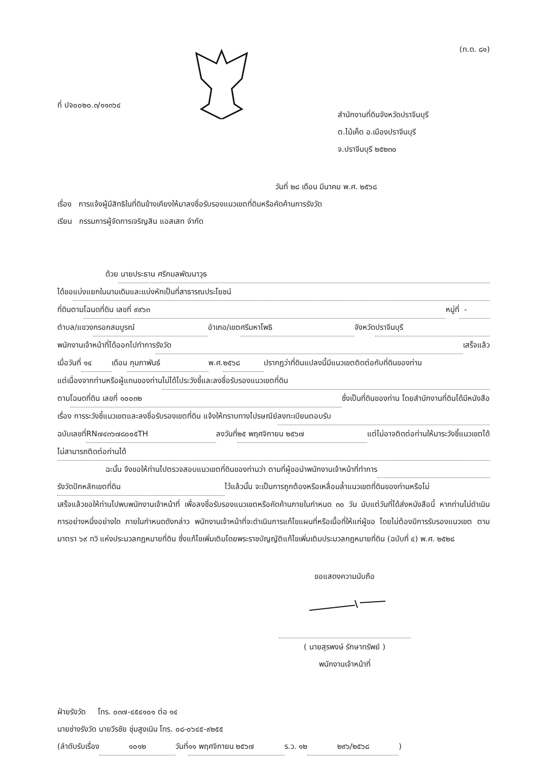ที่ ปจ๐๐๒๐.๓/๑๑๓๖๔
(ท.ด. ๘๑)
สำนักงานที่ดินจังหวัดปราจีนบุรี
ต.ไม้เค็ด อ.เมืองปราจีนบุรี
จ.ปราจีนบุรี ๒๕๒๓๐
วันที่ ๒๘ เดือน มีนาคม พ.ศ. ๒๕๖๘
เรื่อง การแจ้งผู้มีสิทธิในที่ดินข้างเคียงให้มาลงชื่อรับรองแนวเขตที่ดินหรือคัดค้านการรังวัด
เรียน กรรมการผู้จัดการเจริญสิน แอสเสท จำกัด
ด้วย นายประธาน ศรีกมลพัฒนาวุธ
ได้ขอ แบ่งแยกในนามเดิมและแบ่งหักเป็นที่สาธารณประโยชน์
ที่ดินตาม โฉนดที่ดิน เลขที่ ๙๙๖๓ หมู่ที่ -
ตำบล/แขวง กรอกสมบูรณ์ อำเภอ/เขต ศรีมหาโพธิ จังหวัด ปราจีนบุรี
พนักงานเจ้าหน้าที่ได้ออกไปทำการ รังวัด เสร็จแล้ว
เมื่อวันที่ ๑๔ เดือน กุมภาพันธ์ พ.ศ. ๒๕๖๘ ปรากฏว่าที่ดินแปลงนี้มีแนวเขตติดต่อกับที่ดินของท่าน
แต่เนื่องจากท่านหรือผู้แทนของท่าน ไม่ได้ไประวังชี้และลงชื่อรับรองแนวเขตที่ดิน
ตาม โฉนดที่ดิน เลขที่ ๑๐๐๓๒ ซึ่งเป็นที่ดินของท่าน โดยสำนักงานที่ดินได้มีหนังสือ
เรื่อง การระวังชี้แนวเขตและลงชื่อรับรองเขตที่ดิน แจ้งให้ทราบทางไปรษณีย์ ลงทะเบียนตอบรับ
ฉบับเลขที่ RN๗๔๓๖๗๘๐๐๕TH ลงวันที่ ๒๕ พฤศจิกายน ๒๕๖๗ แต่ไม่อาจติดต่อท่านให้มาระวังชี้แนวเขตได้
ไม่สามารถติดต่อท่านได้
ฉะนั้น จึงขอให้ท่านไปตรวจสอบแนวเขตที่ดินของท่านว่า ตามที่ผู้ขอนำพนักงานเจ้าหน้าที่ทำการ
รังวัดปักหลักเขตที่ดิน ไว้แล้วนั้น จะเป็นการถูกต้องหรือเหลื่อมล้ำแนวเขตที่ดินของท่านหรือไม่
เสร็จแล้วขอให้ท่านไปพบพนักงานเจ้าหน้าที่ เพื่อลงชื่อรับรองแนวเขตหรือคัดค้านภายในกำหนด ๓๐ วัน นับแต่วันที่ได้ส่งหนังสือนี้ หากท่านไม่ดำเนินการอย่างหนึ่งอย่างใด ภายในกำหนดดังกล่าว พนักงานเจ้าหน้าที่จะดำเนินการแก้ไขแผนที่หรือเนื้อที่ให้แก่ผู้ขอ โดยไม่ต้องมีการรับรองแนวเขต ตามมาตรา ๖๙ ทวิ แห่งประมวลกฎหมายที่ดิน ซึ่งแก้ไขเพิ่มเติมโดยพระราชบัญญัติแก้ไขเพิ่มเติมประมวลกฎหมายที่ดิน (ฉบับที่ ๔) พ.ศ. ๒๕๒๘
ขอแสดงความนับถือ
( นายสุรพงษ์ รักษาทรัพย์ )
พนักงานเจ้าหน้าที่
ฝ่ายรังวัด โทร. ๐๓๗-๔๕๔๑๐๑ ต่อ ๑๔
นายช่างรังวัด นายวีรชัย ชุ่มสูงเนิน โทร. ๐๘-๐๖๔๕-๙๒๕๕
(ลำดับรับเรื่อง ๑๐๑๒ วันที่ ๑๑ พฤศจิกายน ๒๕๖๗ ร.ว. ๑๒ ๒๙๖/๒๕๖๘)